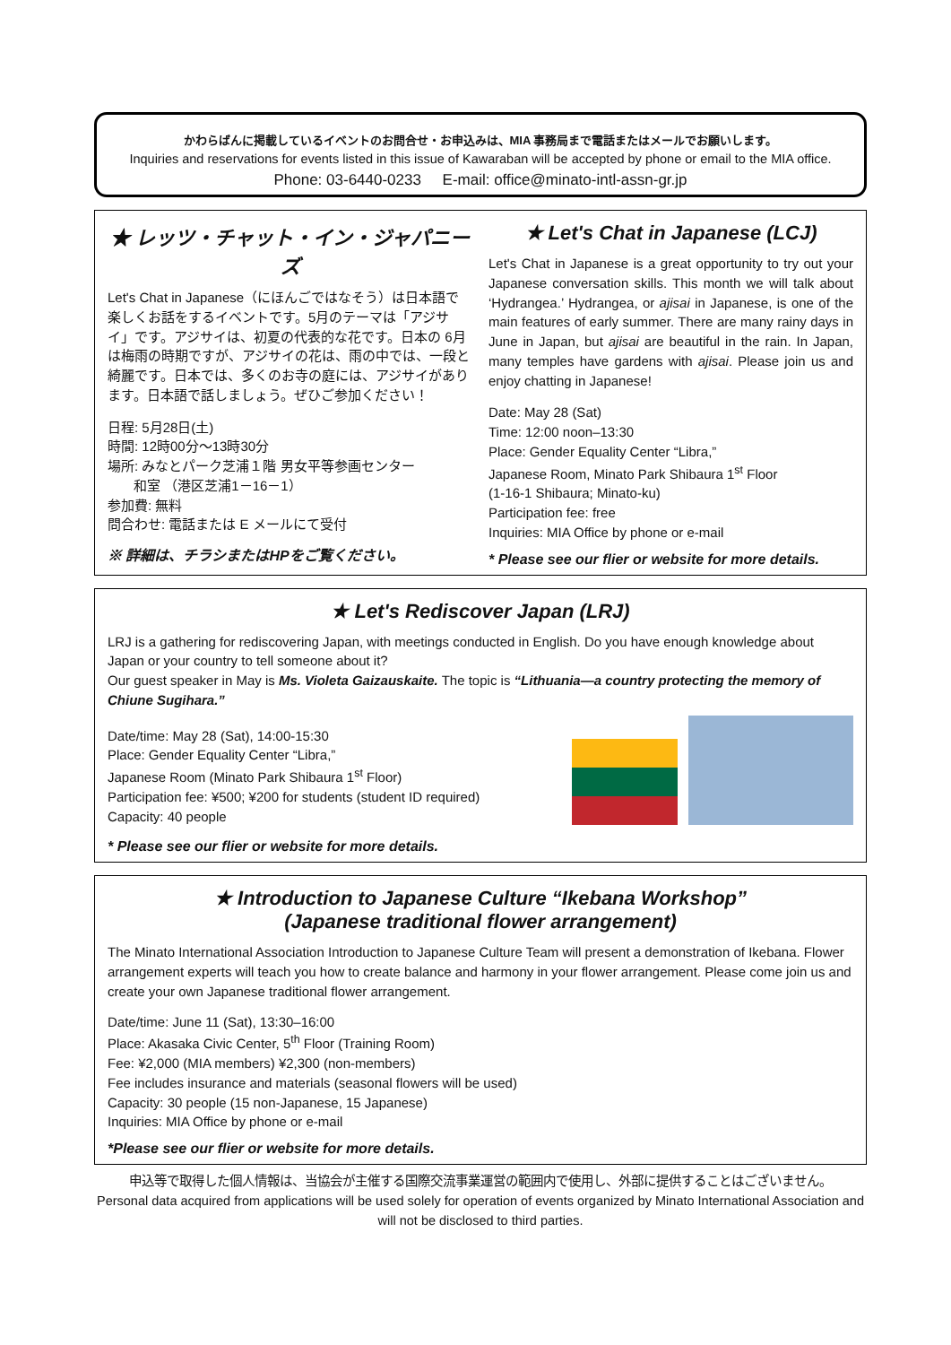かわらばんに掲載しているイベントのお問合せ・お申込みは、MIA 事務局まで電話またはメールでお願いします。
Inquiries and reservations for events listed in this issue of Kawaraban will be accepted by phone or email to the MIA office.
Phone: 03-6440-0233 E-mail: office@minato-intl-assn-gr.jp
★ レッツ・チャット・イン・ジャパニーズ
Let's Chat in Japanese（にほんごではなそう）は日本語で楽しくお話をするイベントです。5月のテーマは「アジサイ」です。アジサイは、初夏の代表的な花です。日本の 6月は梅雨の時期ですが、アジサイの花は、雨の中では、一段と綺麗です。日本では、多くのお寺の庭には、アジサイがあります。日本語で話しましょう。ぜひご参加ください！
日程: 5月28日(土)
時間: 12時00分～13時30分
場所: みなとパーク芝浦１階 男女平等参画センター
和室 （港区芝浦1－16－1）
参加費: 無料
問合わせ: 電話または E メールにて受付
※ 詳細は、チラシまたはHPをご覧ください。
★ Let's Chat in Japanese (LCJ)
Let's Chat in Japanese is a great opportunity to try out your Japanese conversation skills. This month we will talk about ‘Hydrangea.’ Hydrangea, or ajisai in Japanese, is one of the main features of early summer. There are many rainy days in June in Japan, but ajisai are beautiful in the rain. In Japan, many temples have gardens with ajisai. Please join us and enjoy chatting in Japanese!
Date: May 28 (Sat)
Time: 12:00 noon–13:30
Place: Gender Equality Center “Libra,”
Japanese Room, Minato Park Shibaura 1<sup>st</sup> Floor
(1-16-1 Shibaura; Minato-ku)
Participation fee: free
Inquiries: MIA Office by phone or e-mail
* Please see our flier or website for more details.
★ Let's Rediscover Japan (LRJ)
LRJ is a gathering for rediscovering Japan, with meetings conducted in English. Do you have enough knowledge about Japan or your country to tell someone about it?
Our guest speaker in May is Ms. Violeta Gaizauskaite. The topic is “Lithuania—a country protecting the memory of Chiune Sugihara.”
Date/time: May 28 (Sat), 14:00‐15:30
Place: Gender Equality Center “Libra,”
Japanese Room (Minato Park Shibaura 1<sup>st</sup> Floor)
Participation fee: ¥500; ¥200 for students (student ID required)
Capacity: 40 people
* Please see our flier or website for more details.
★ Introduction to Japanese Culture “Ikebana Workshop”
(Japanese traditional flower arrangement)
The Minato International Association Introduction to Japanese Culture Team will present a demonstration of Ikebana. Flower arrangement experts will teach you how to create balance and harmony in your flower arrangement. Please come join us and create your own Japanese traditional flower arrangement.
Date/time: June 11 (Sat), 13:30–16:00
Place: Akasaka Civic Center, 5<sup>th</sup> Floor (Training Room)
Fee: ¥2,000 (MIA members) ¥2,300 (non-members)
Fee includes insurance and materials (seasonal flowers will be used)
Capacity: 30 people (15 non-Japanese, 15 Japanese)
Inquiries: MIA Office by phone or e-mail
*Please see our flier or website for more details.
申込等で取得した個人情報は、当協会が主催する国際交流事業運営の範囲内で使用し、外部に提供することはございません。
Personal data acquired from applications will be used solely for operation of events organized by Minato International Association and will not be disclosed to third parties.